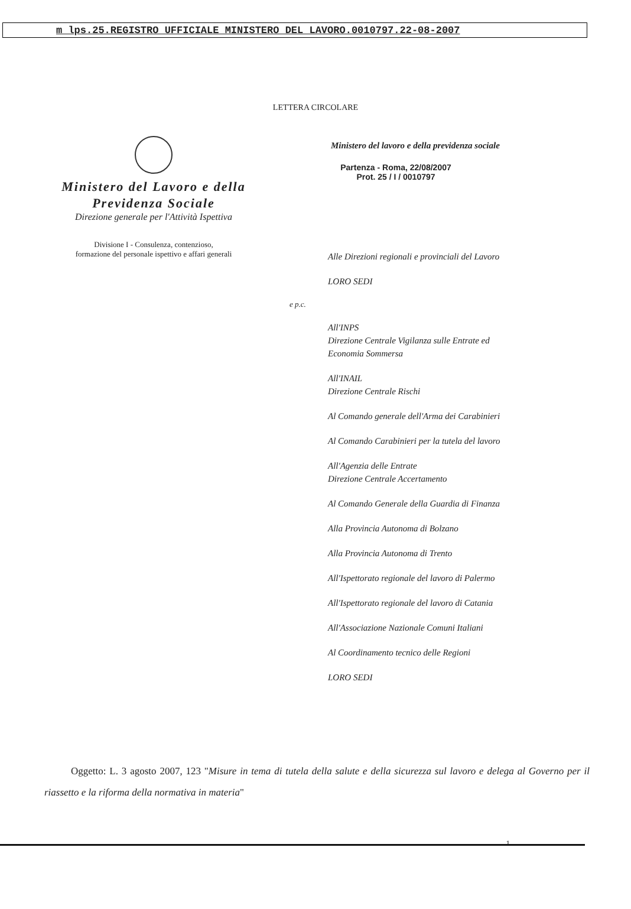m_lps.25.REGISTRO UFFICIALE MINISTERO DEL LAVORO.0010797.22-08-2007
LETTERA CIRCOLARE
Ministero del Lavoro e della
Previdenza Sociale
Direzione generale per l'Attività Ispettiva
Divisione I - Consulenza, contenzioso,
formazione del personale ispettivo e affari generali
Ministero del lavoro e della previdenza sociale
Partenza - Roma, 22/08/2007
Prot. 25 / I / 0010797
Alle Direzioni regionali e provinciali del Lavoro
LORO SEDI
e p.c.
All'INPS
Direzione Centrale Vigilanza sulle Entrate ed
Economia Sommersa
All'INAIL
Direzione Centrale Rischi
Al Comando generale dell'Arma dei Carabinieri
Al Comando Carabinieri per la tutela del lavoro
All'Agenzia delle Entrate
Direzione Centrale Accertamento
Al Comando Generale della Guardia di Finanza
Alla Provincia Autonoma di Bolzano
Alla Provincia Autonoma di Trento
All'Ispettorato regionale del lavoro di Palermo
All'Ispettorato regionale del lavoro di Catania
All'Associazione Nazionale Comuni Italiani
Al Coordinamento tecnico delle Regioni
LORO SEDI
Oggetto: L. 3 agosto 2007, 123 "Misure in tema di tutela della salute e della sicurezza sul lavoro e delega al Governo per il riassetto e la riforma della normativa in materia"
1